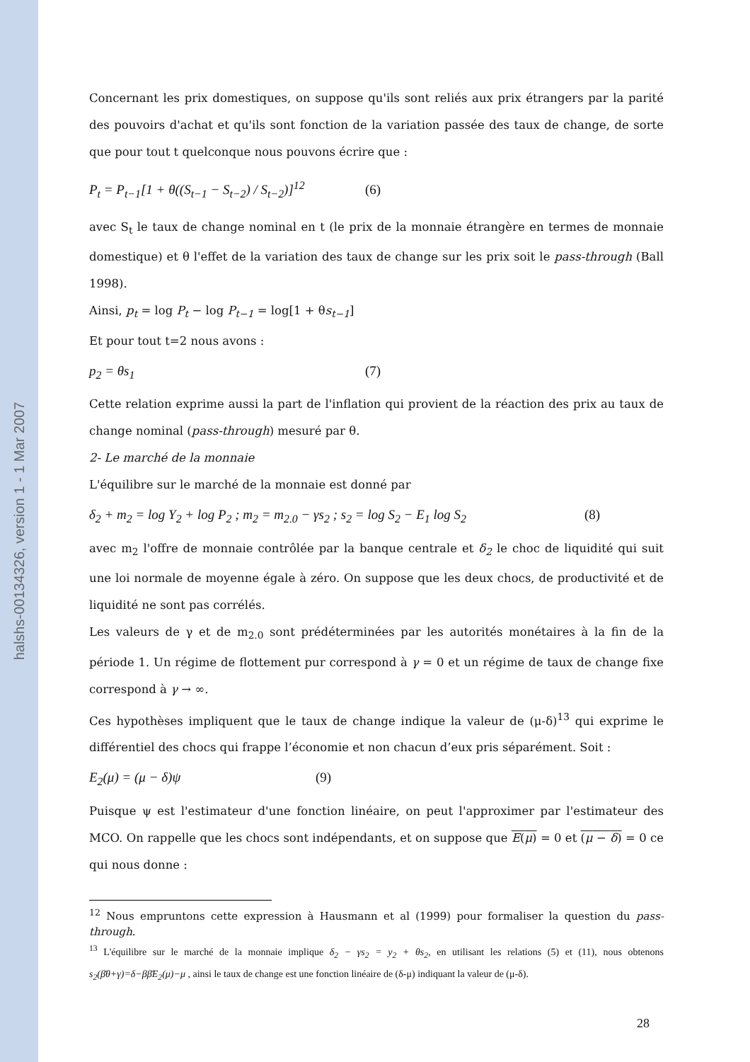halshs-00134326, version 1 - 1 Mar 2007
Concernant les prix domestiques, on suppose qu'ils sont reliés aux prix étrangers par la parité des pouvoirs d'achat et qu'ils sont fonction de la variation passée des taux de change, de sorte que pour tout t quelconque nous pouvons écrire que :
P<sub>t</sub> = P<sub>t−1</sub>[1 + θ((S<sub>t−1</sub> − S<sub>t−2</sub>) / S<sub>t−2</sub>)]<sup>12</sup> (6)
avec S<sub>t</sub> le taux de change nominal en t (le prix de la monnaie étrangère en termes de monnaie domestique) et θ l'effet de la variation des taux de change sur les prix soit le pass-through (Ball 1998).
Ainsi, p<sub>t</sub> = log P<sub>t</sub> − log P<sub>t−1</sub> = log[1 + θs<sub>t−1</sub>]
Et pour tout t=2 nous avons :
p<sub>2</sub> = θs<sub>1</sub> (7)
Cette relation exprime aussi la part de l'inflation qui provient de la réaction des prix au taux de change nominal (pass-through) mesuré par θ.
2- Le marché de la monnaie
L'équilibre sur le marché de la monnaie est donné par
δ<sub>2</sub> + m<sub>2</sub> = log Y<sub>2</sub> + log P<sub>2</sub> ; m<sub>2</sub> = m<sub>2.0</sub> − γs<sub>2</sub> ; s<sub>2</sub> = log S<sub>2</sub> − E<sub>1</sub> log S<sub>2</sub> (8)
avec m<sub>2</sub> l'offre de monnaie contrôlée par la banque centrale et δ<sub>2</sub> le choc de liquidité qui suit une loi normale de moyenne égale à zéro. On suppose que les deux chocs, de productivité et de liquidité ne sont pas corrélés.
Les valeurs de γ et de m<sub>2.0</sub> sont prédéterminées par les autorités monétaires à la fin de la période 1. Un régime de flottement pur correspond à γ = 0 et un régime de taux de change fixe correspond à γ → ∞.
Ces hypothèses impliquent que le taux de change indique la valeur de (μ-δ)<sup>13</sup> qui exprime le différentiel des chocs qui frappe l’économie et non chacun d’eux pris séparément. Soit :
E<sub>2</sub>(μ) = (μ − δ)ψ (9)
Puisque ψ est l'estimateur d'une fonction linéaire, on peut l'approximer par l'estimateur des MCO. On rappelle que les chocs sont indépendants, et on suppose que E(μ) = 0 et (μ − δ) = 0 ce qui nous donne :
<sup>12</sup> Nous empruntons cette expression à Hausmann et al (1999) pour formaliser la question du pass-through.
<sup>13</sup> L'équilibre sur le marché de la monnaie implique δ<sub>2</sub> − γs<sub>2</sub> = y<sub>2</sub> + θs<sub>2</sub>, en utilisant les relations (5) et (11), nous obtenons s<sub>2</sub>(β̄θ+γ)=δ−ββ̄E<sub>2</sub>(μ)−μ , ainsi le taux de change est une fonction linéaire de (δ-μ) indiquant la valeur de (μ-δ).
28